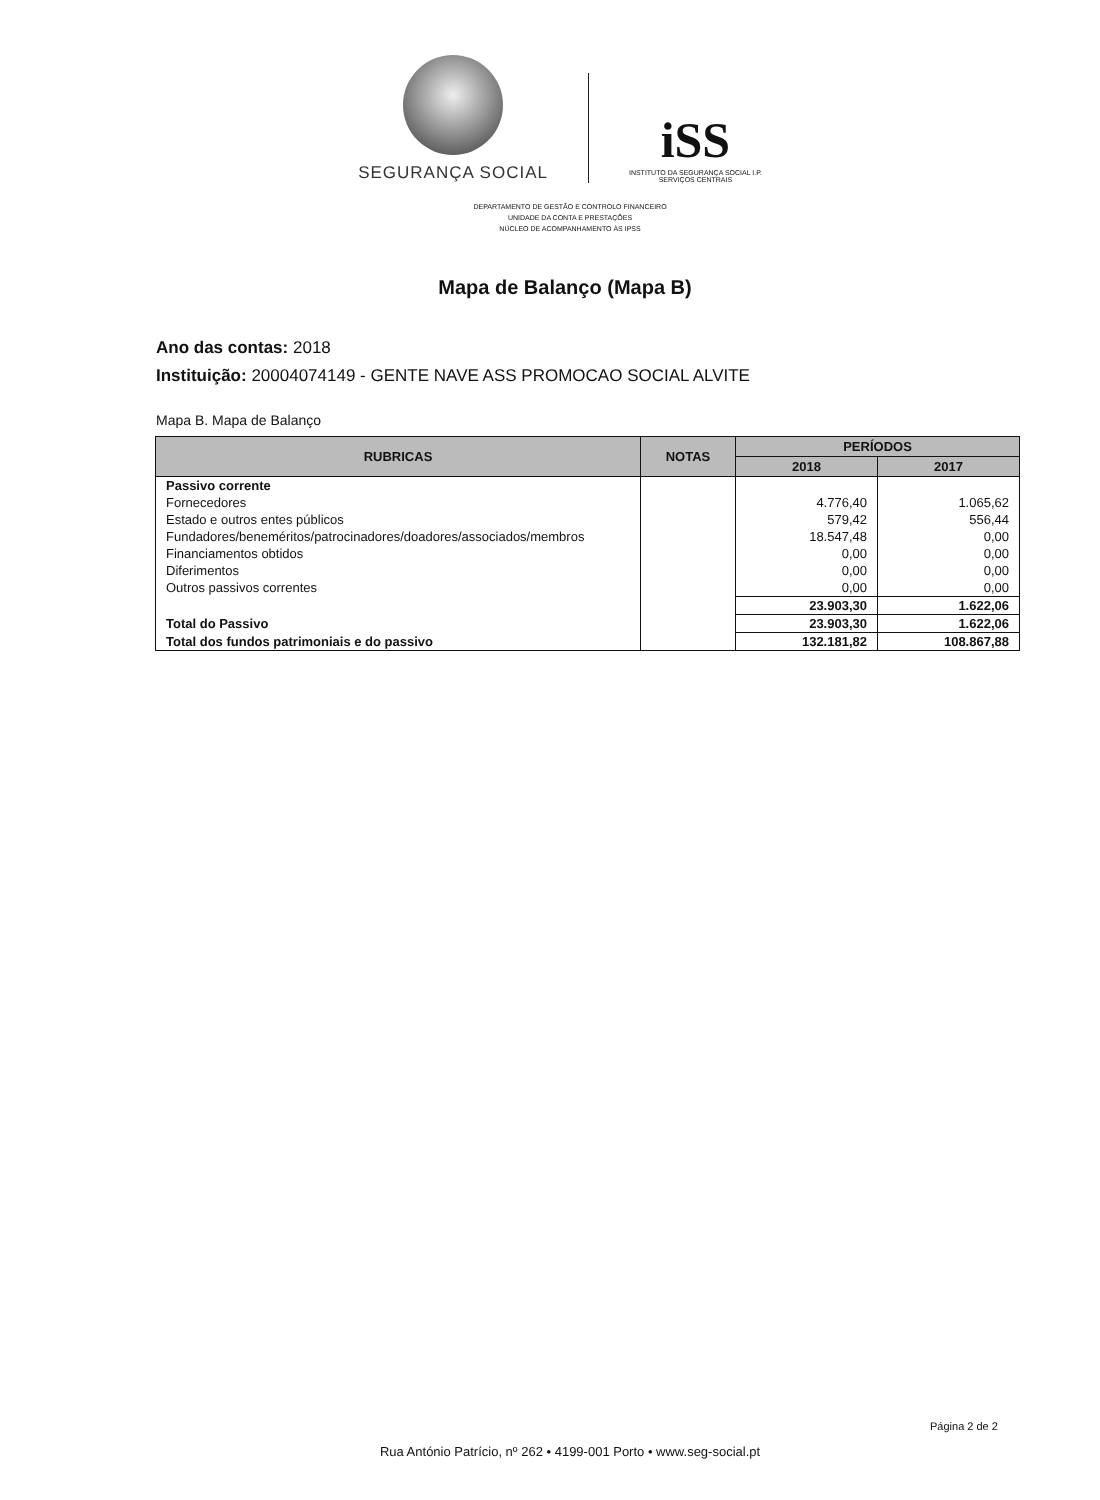SEGURANÇA SOCIAL
iSS
INSTITUTO DA SEGURANÇA SOCIAL I.P.
SERVIÇOS CENTRAIS
DEPARTAMENTO DE GESTÃO E CONTROLO FINANCEIRO
UNIDADE DA CONTA E PRESTAÇÕES
NÚCLEO DE ACOMPANHAMENTO ÀS IPSS
Mapa de Balanço (Mapa B)
Ano das contas: 2018
Instituição: 20004074149 - GENTE NAVE ASS PROMOCAO SOCIAL ALVITE
Mapa B. Mapa de Balanço
| RUBRICAS | NOTAS | PERÍODOS | |
| --- | --- | --- | --- |
| | | 2018 | 2017 |
| Passivo corrente | | | |
| Fornecedores | | 4.776,40 | 1.065,62 |
| Estado e outros entes públicos | | 579,42 | 556,44 |
| Fundadores/beneméritos/patrocinadores/doadores/associados/membros | | 18.547,48 | 0,00 |
| Financiamentos obtidos | | 0,00 | 0,00 |
| Diferimentos | | 0,00 | 0,00 |
| Outros passivos correntes | | 0,00 | 0,00 |
| | | 23.903,30 | 1.622,06 |
| Total do Passivo | | 23.903,30 | 1.622,06 |
| Total dos fundos patrimoniais e do passivo | | 132.181,82 | 108.867,88 |
Página 2 de 2
Rua António Patrício, nº 262 • 4199-001 Porto • www.seg-social.pt